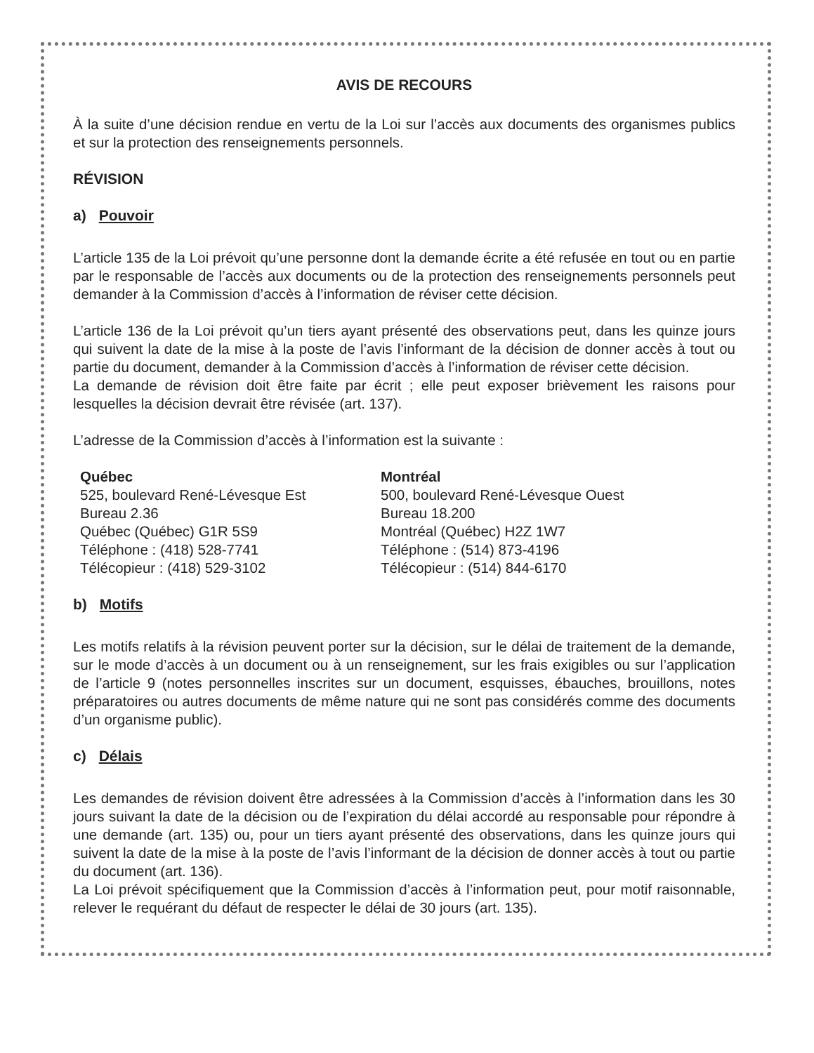AVIS DE RECOURS
À la suite d’une décision rendue en vertu de la Loi sur l’accès aux documents des organismes publics et sur la protection des renseignements personnels.
RÉVISION
a) Pouvoir
L’article 135 de la Loi prévoit qu’une personne dont la demande écrite a été refusée en tout ou en partie par le responsable de l’accès aux documents ou de la protection des renseignements personnels peut demander à la Commission d’accès à l’information de réviser cette décision.
L’article 136 de la Loi prévoit qu’un tiers ayant présenté des observations peut, dans les quinze jours qui suivent la date de la mise à la poste de l’avis l’informant de la décision de donner accès à tout ou partie du document, demander à la Commission d’accès à l’information de réviser cette décision.
La demande de révision doit être faite par écrit ; elle peut exposer brièvement les raisons pour lesquelles la décision devrait être révisée (art. 137).
L’adresse de la Commission d’accès à l’information est la suivante :
Québec
525, boulevard René-Lévesque Est
Bureau 2.36
Québec (Québec) G1R 5S9
Téléphone : (418) 528-7741
Télécopieur : (418) 529-3102
Montréal
500, boulevard René-Lévesque Ouest
Bureau 18.200
Montréal (Québec) H2Z 1W7
Téléphone : (514) 873-4196
Télécopieur : (514) 844-6170
b) Motifs
Les motifs relatifs à la révision peuvent porter sur la décision, sur le délai de traitement de la demande, sur le mode d’accès à un document ou à un renseignement, sur les frais exigibles ou sur l’application de l’article 9 (notes personnelles inscrites sur un document, esquisses, ébauches, brouillons, notes préparatoires ou autres documents de même nature qui ne sont pas considérés comme des documents d’un organisme public).
c) Délais
Les demandes de révision doivent être adressées à la Commission d’accès à l’information dans les 30 jours suivant la date de la décision ou de l’expiration du délai accordé au responsable pour répondre à une demande (art. 135) ou, pour un tiers ayant présenté des observations, dans les quinze jours qui suivent la date de la mise à la poste de l’avis l’informant de la décision de donner accès à tout ou partie du document (art. 136).
La Loi prévoit spécifiquement que la Commission d’accès à l’information peut, pour motif raisonnable, relever le requérant du défaut de respecter le délai de 30 jours (art. 135).